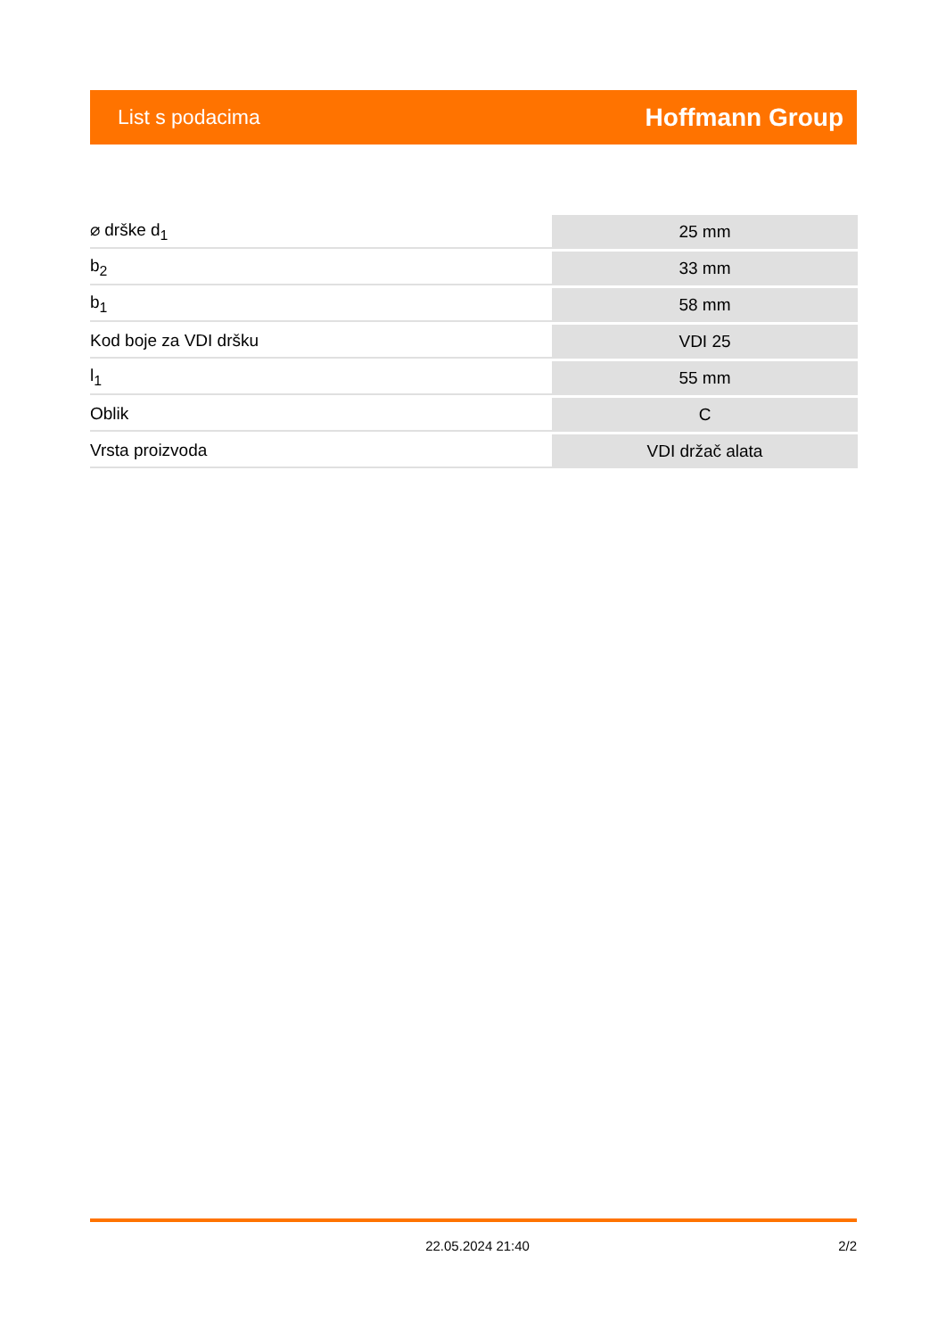List s podacima Hoffmann Group
| ⌀ drške d<sub>1</sub> | 25 mm |
| b<sub>2</sub> | 33 mm |
| b<sub>1</sub> | 58 mm |
| Kod boje za VDI dršku | VDI 25 |
| l<sub>1</sub> | 55 mm |
| Oblik | C |
| Vrsta proizvoda | VDI držač alata |
22.05.2024 21:40 2/2